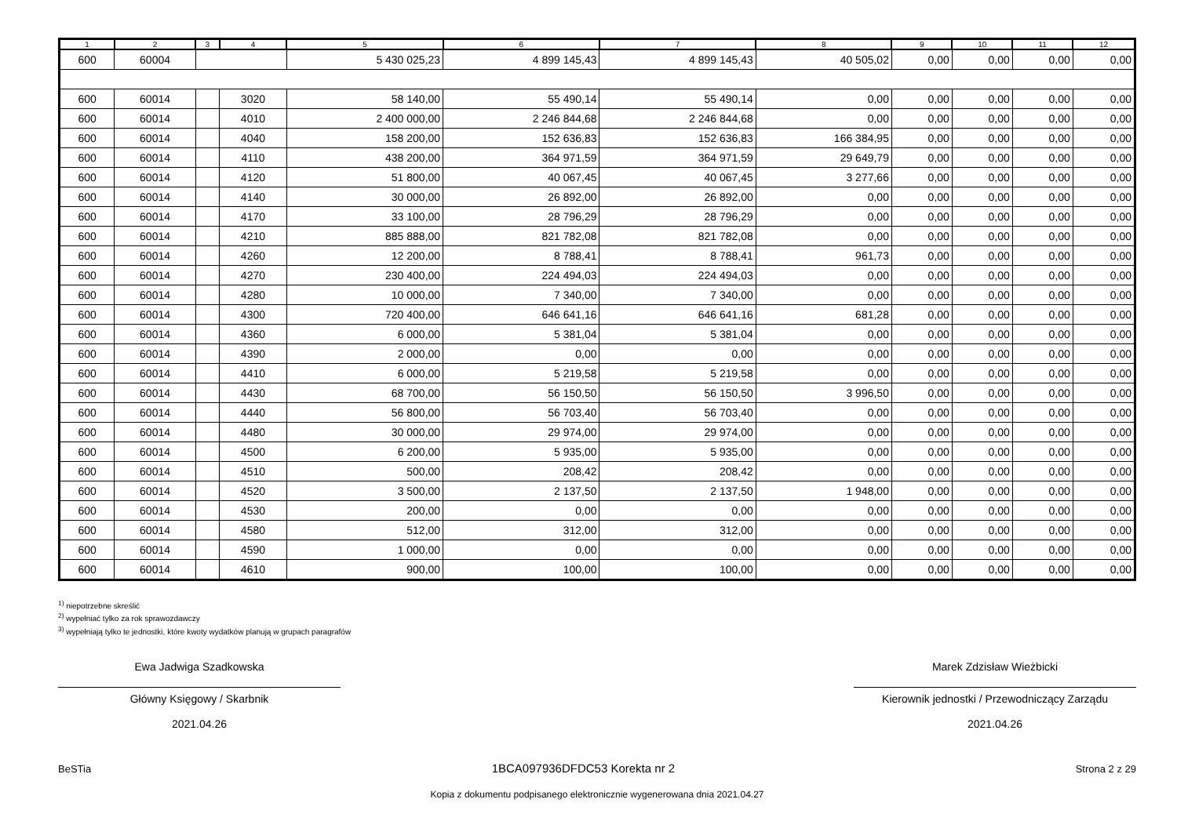| 1 | 2 | 3 | 4 | 5 | 6 | 7 | 8 | 9 | 10 | 11 | 12 |
| --- | --- | --- | --- | --- | --- | --- | --- | --- | --- | --- | --- |
| 600 | 60004 | | | 5 430 025,23 | 4 899 145,43 | 4 899 145,43 | 40 505,02 | 0,00 | 0,00 | 0,00 | 0,00 |
| 600 | 60014 | | 3020 | 58 140,00 | 55 490,14 | 55 490,14 | 0,00 | 0,00 | 0,00 | 0,00 | 0,00 |
| 600 | 60014 | | 4010 | 2 400 000,00 | 2 246 844,68 | 2 246 844,68 | 0,00 | 0,00 | 0,00 | 0,00 | 0,00 |
| 600 | 60014 | | 4040 | 158 200,00 | 152 636,83 | 152 636,83 | 166 384,95 | 0,00 | 0,00 | 0,00 | 0,00 |
| 600 | 60014 | | 4110 | 438 200,00 | 364 971,59 | 364 971,59 | 29 649,79 | 0,00 | 0,00 | 0,00 | 0,00 |
| 600 | 60014 | | 4120 | 51 800,00 | 40 067,45 | 40 067,45 | 3 277,66 | 0,00 | 0,00 | 0,00 | 0,00 |
| 600 | 60014 | | 4140 | 30 000,00 | 26 892,00 | 26 892,00 | 0,00 | 0,00 | 0,00 | 0,00 | 0,00 |
| 600 | 60014 | | 4170 | 33 100,00 | 28 796,29 | 28 796,29 | 0,00 | 0,00 | 0,00 | 0,00 | 0,00 |
| 600 | 60014 | | 4210 | 885 888,00 | 821 782,08 | 821 782,08 | 0,00 | 0,00 | 0,00 | 0,00 | 0,00 |
| 600 | 60014 | | 4260 | 12 200,00 | 8 788,41 | 8 788,41 | 961,73 | 0,00 | 0,00 | 0,00 | 0,00 |
| 600 | 60014 | | 4270 | 230 400,00 | 224 494,03 | 224 494,03 | 0,00 | 0,00 | 0,00 | 0,00 | 0,00 |
| 600 | 60014 | | 4280 | 10 000,00 | 7 340,00 | 7 340,00 | 0,00 | 0,00 | 0,00 | 0,00 | 0,00 |
| 600 | 60014 | | 4300 | 720 400,00 | 646 641,16 | 646 641,16 | 681,28 | 0,00 | 0,00 | 0,00 | 0,00 |
| 600 | 60014 | | 4360 | 6 000,00 | 5 381,04 | 5 381,04 | 0,00 | 0,00 | 0,00 | 0,00 | 0,00 |
| 600 | 60014 | | 4390 | 2 000,00 | 0,00 | 0,00 | 0,00 | 0,00 | 0,00 | 0,00 | 0,00 |
| 600 | 60014 | | 4410 | 6 000,00 | 5 219,58 | 5 219,58 | 0,00 | 0,00 | 0,00 | 0,00 | 0,00 |
| 600 | 60014 | | 4430 | 68 700,00 | 56 150,50 | 56 150,50 | 3 996,50 | 0,00 | 0,00 | 0,00 | 0,00 |
| 600 | 60014 | | 4440 | 56 800,00 | 56 703,40 | 56 703,40 | 0,00 | 0,00 | 0,00 | 0,00 | 0,00 |
| 600 | 60014 | | 4480 | 30 000,00 | 29 974,00 | 29 974,00 | 0,00 | 0,00 | 0,00 | 0,00 | 0,00 |
| 600 | 60014 | | 4500 | 6 200,00 | 5 935,00 | 5 935,00 | 0,00 | 0,00 | 0,00 | 0,00 | 0,00 |
| 600 | 60014 | | 4510 | 500,00 | 208,42 | 208,42 | 0,00 | 0,00 | 0,00 | 0,00 | 0,00 |
| 600 | 60014 | | 4520 | 3 500,00 | 2 137,50 | 2 137,50 | 1 948,00 | 0,00 | 0,00 | 0,00 | 0,00 |
| 600 | 60014 | | 4530 | 200,00 | 0,00 | 0,00 | 0,00 | 0,00 | 0,00 | 0,00 | 0,00 |
| 600 | 60014 | | 4580 | 512,00 | 312,00 | 312,00 | 0,00 | 0,00 | 0,00 | 0,00 | 0,00 |
| 600 | 60014 | | 4590 | 1 000,00 | 0,00 | 0,00 | 0,00 | 0,00 | 0,00 | 0,00 | 0,00 |
| 600 | 60014 | | 4610 | 900,00 | 100,00 | 100,00 | 0,00 | 0,00 | 0,00 | 0,00 | 0,00 |
<sup>1)</sup> niepotrzebne skreślić
<sup>2)</sup> wypełniać tylko za rok sprawozdawczy
<sup>3)</sup> wypełniają tylko te jednostki, które kwoty wydatków planują w grupach paragrafów
Ewa Jadwiga Szadkowska
Główny Księgowy / Skarbnik
2021.04.26
Marek Zdzisław Wieżbicki
Kierownik jednostki / Przewodniczący Zarządu
2021.04.26
BeSTia 1BCA097936DFDC53 Korekta nr 2 Strona 2 z 29
Kopia z dokumentu podpisanego elektronicznie wygenerowana dnia 2021.04.27